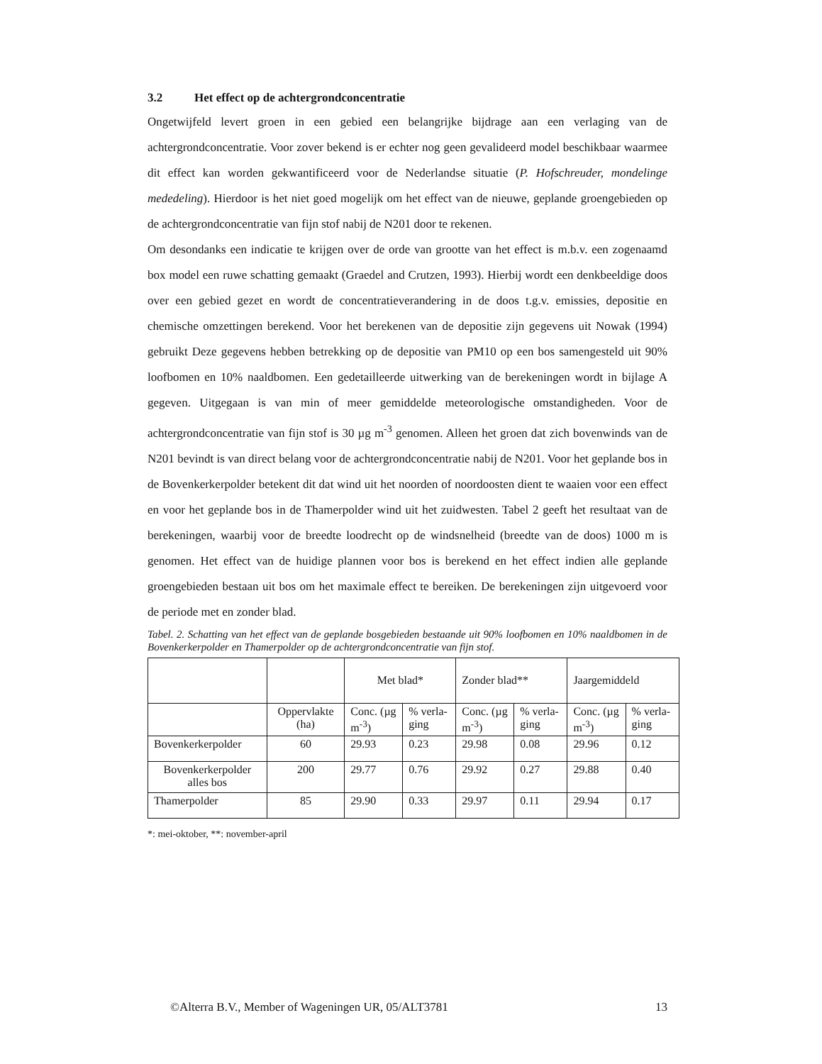3.2 Het effect op de achtergrondconcentratie
Ongetwijfeld levert groen in een gebied een belangrijke bijdrage aan een verlaging van de achtergrondconcentratie. Voor zover bekend is er echter nog geen gevalideerd model beschikbaar waarmee dit effect kan worden gekwantificeerd voor de Nederlandse situatie (P. Hofschreuder, mondelinge mededeling). Hierdoor is het niet goed mogelijk om het effect van de nieuwe, geplande groengebieden op de achtergrondconcentratie van fijn stof nabij de N201 door te rekenen.
Om desondanks een indicatie te krijgen over de orde van grootte van het effect is m.b.v. een zogenaamd box model een ruwe schatting gemaakt (Graedel and Crutzen, 1993). Hierbij wordt een denkbeeldige doos over een gebied gezet en wordt de concentratieverandering in de doos t.g.v. emissies, depositie en chemische omzettingen berekend. Voor het berekenen van de depositie zijn gegevens uit Nowak (1994) gebruikt Deze gegevens hebben betrekking op de depositie van PM10 op een bos samengesteld uit 90% loofbomen en 10% naaldbomen. Een gedetailleerde uitwerking van de berekeningen wordt in bijlage A gegeven. Uitgegaan is van min of meer gemiddelde meteorologische omstandigheden. Voor de achtergrondconcentratie van fijn stof is 30 µg m<sup>-3</sup> genomen. Alleen het groen dat zich bovenwinds van de N201 bevindt is van direct belang voor de achtergrondconcentratie nabij de N201. Voor het geplande bos in de Bovenkerkerpolder betekent dit dat wind uit het noorden of noordoosten dient te waaien voor een effect en voor het geplande bos in de Thamerpolder wind uit het zuidwesten. Tabel 2 geeft het resultaat van de berekeningen, waarbij voor de breedte loodrecht op de windsnelheid (breedte van de doos) 1000 m is genomen. Het effect van de huidige plannen voor bos is berekend en het effect indien alle geplande groengebieden bestaan uit bos om het maximale effect te bereiken. De berekeningen zijn uitgevoerd voor de periode met en zonder blad.
Tabel. 2. Schatting van het effect van de geplande bosgebieden bestaande uit 90% loofbomen en 10% naaldbomen in de Bovenkerkerpolder en Thamerpolder op de achtergrondconcentratie van fijn stof.
| | | Met blad* | | Zonder blad** | | Jaargemiddeld | |
| | Oppervlakte (ha) | Conc. (µg m<sup>-3</sup>) | % verla-ging | Conc. (µg m<sup>-3</sup>) | % verla-ging | Conc. (µg m<sup>-3</sup>) | % verla-ging |
| Bovenkerkerpolder | 60 | 29.93 | 0.23 | 29.98 | 0.08 | 29.96 | 0.12 |
| Bovenkerkerpolder alles bos | 200 | 29.77 | 0.76 | 29.92 | 0.27 | 29.88 | 0.40 |
| Thamerpolder | 85 | 29.90 | 0.33 | 29.97 | 0.11 | 29.94 | 0.17 |
*: mei-oktober, **: november-april
©Alterra B.V., Member of Wageningen UR, 05/ALT3781 13